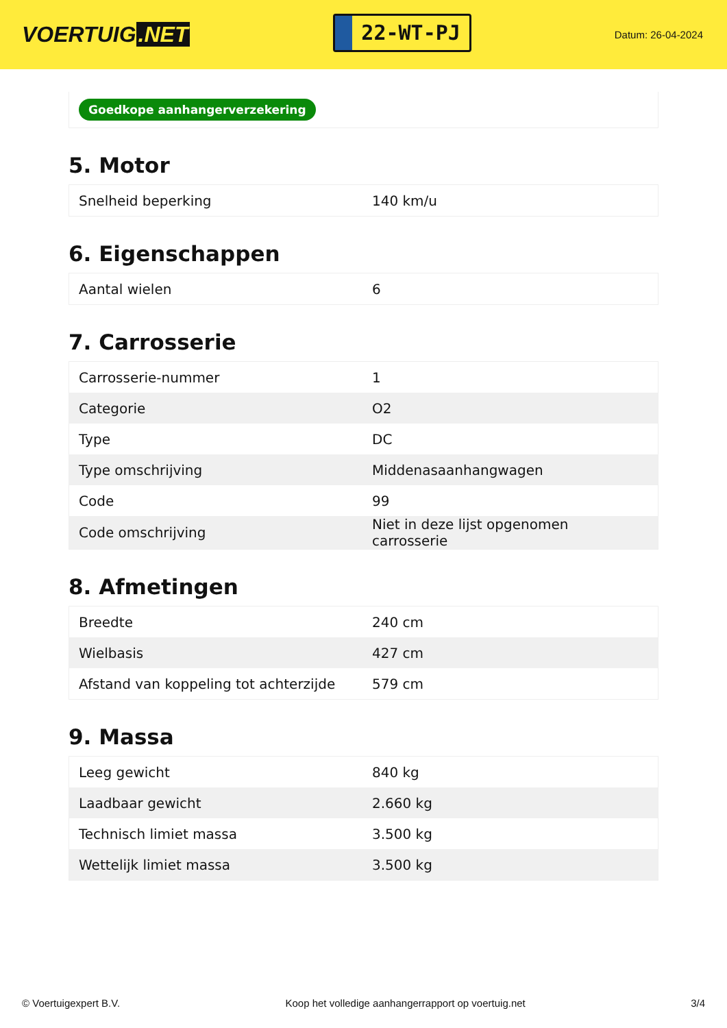VOERTUIG.NET
22-WT-PJ
Datum: 26-04-2024
Goedkope aanhangerverzekering
5. Motor
| Snelheid beperking | 140 km/u |
6. Eigenschappen
| Aantal wielen | 6 |
7. Carrosserie
| Carrosserie-nummer | 1 |
| Categorie | O2 |
| Type | DC |
| Type omschrijving | Middenasaanhangwagen |
| Code | 99 |
| Code omschrijving | Niet in deze lijst opgenomen carrosserie |
8. Afmetingen
| Breedte | 240 cm |
| Wielbasis | 427 cm |
| Afstand van koppeling tot achterzijde | 579 cm |
9. Massa
| Leeg gewicht | 840 kg |
| Laadbaar gewicht | 2.660 kg |
| Technisch limiet massa | 3.500 kg |
| Wettelijk limiet massa | 3.500 kg |
© Voertuigexpert B.V. Koop het volledige aanhangerrapport op voertuig.net 3/4